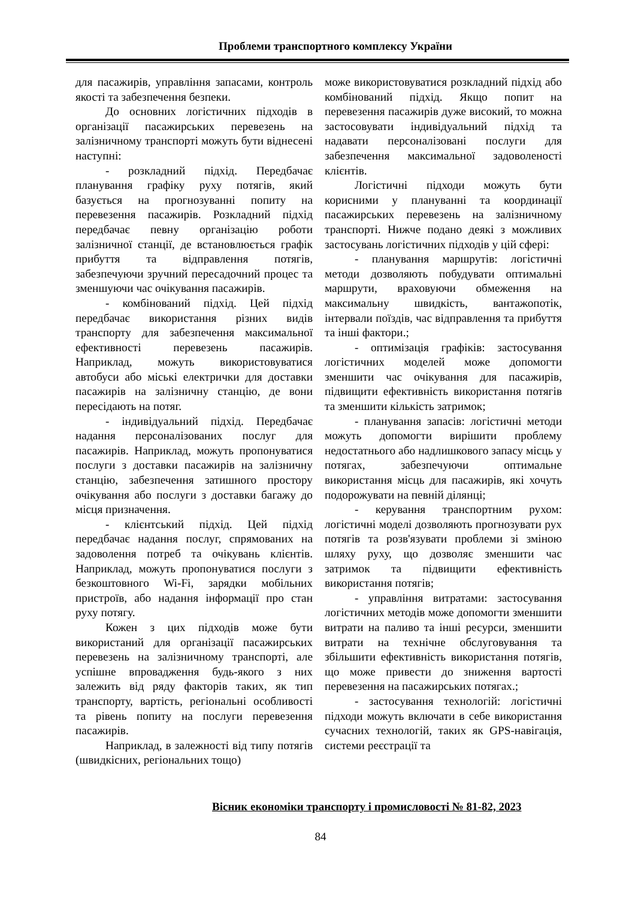Проблеми транспортного комплексу України
для пасажирів, управління запасами, контроль якості та забезпечення безпеки.
До основних логістичних підходів в організації пасажирських перевезень на залізничному транспорті можуть бути віднесені наступні:
- розкладний підхід. Передбачає планування графіку руху потягів, який базується на прогнозуванні попиту на перевезення пасажирів. Розкладний підхід передбачає певну організацію роботи залізничної станції, де встановлюється графік прибуття та відправлення потягів, забезпечуючи зручний пересадочний процес та зменшуючи час очікування пасажирів.
- комбінований підхід. Цей підхід передбачає використання різних видів транспорту для забезпечення максимальної ефективності перевезень пасажирів. Наприклад, можуть використовуватися автобуси або міські електрички для доставки пасажирів на залізничну станцію, де вони пересідають на потяг.
- індивідуальний підхід. Передбачає надання персоналізованих послуг для пасажирів. Наприклад, можуть пропонуватися послуги з доставки пасажирів на залізничну станцію, забезпечення затишного простору очікування або послуги з доставки багажу до місця призначення.
- клієнтський підхід. Цей підхід передбачає надання послуг, спрямованих на задоволення потреб та очікувань клієнтів. Наприклад, можуть пропонуватися послуги з безкоштовного Wi-Fi, зарядки мобільних пристроїв, або надання інформації про стан руху потягу.
Кожен з цих підходів може бути використаний для організації пасажирських перевезень на залізничному транспорті, але успішне впровадження будь-якого з них залежить від ряду факторів таких, як тип транспорту, вартість, регіональні особливості та рівень попиту на послуги перевезення пасажирів.
Наприклад, в залежності від типу потягів (швидкісних, регіональних тощо)
може використовуватися розкладний підхід або комбінований підхід. Якщо попит на перевезення пасажирів дуже високий, то можна застосовувати індивідуальний підхід та надавати персоналізовані послуги для забезпечення максимальної задоволеності клієнтів.
Логістичні підходи можуть бути корисними у плануванні та координації пасажирських перевезень на залізничному транспорті. Нижче подано деякі з можливих застосувань логістичних підходів у цій сфері:
- планування маршрутів: логістичні методи дозволяють побудувати оптимальні маршрути, враховуючи обмеження на максимальну швидкість, вантажопотік, інтервали поїздів, час відправлення та прибуття та інші фактори.;
- оптимізація графіків: застосування логістичних моделей може допомогти зменшити час очікування для пасажирів, підвищити ефективність використання потягів та зменшити кількість затримок;
- планування запасів: логістичні методи можуть допомогти вирішити проблему недостатнього або надлишкового запасу місць у потягах, забезпечуючи оптимальне використання місць для пасажирів, які хочуть подорожувати на певній ділянці;
- керування транспортним рухом: логістичні моделі дозволяють прогнозувати рух потягів та розв'язувати проблеми зі зміною шляху руху, що дозволяє зменшити час затримок та підвищити ефективність використання потягів;
- управління витратами: застосування логістичних методів може допомогти зменшити витрати на паливо та інші ресурси, зменшити витрати на технічне обслуговування та збільшити ефективність використання потягів, що може привести до зниження вартості перевезення на пасажирських потягах.;
- застосування технологій: логістичні підходи можуть включати в себе використання сучасних технологій, таких як GPS-навігація, системи реєстрації та
Вісник економіки транспорту і промисловості № 81-82, 2023
84